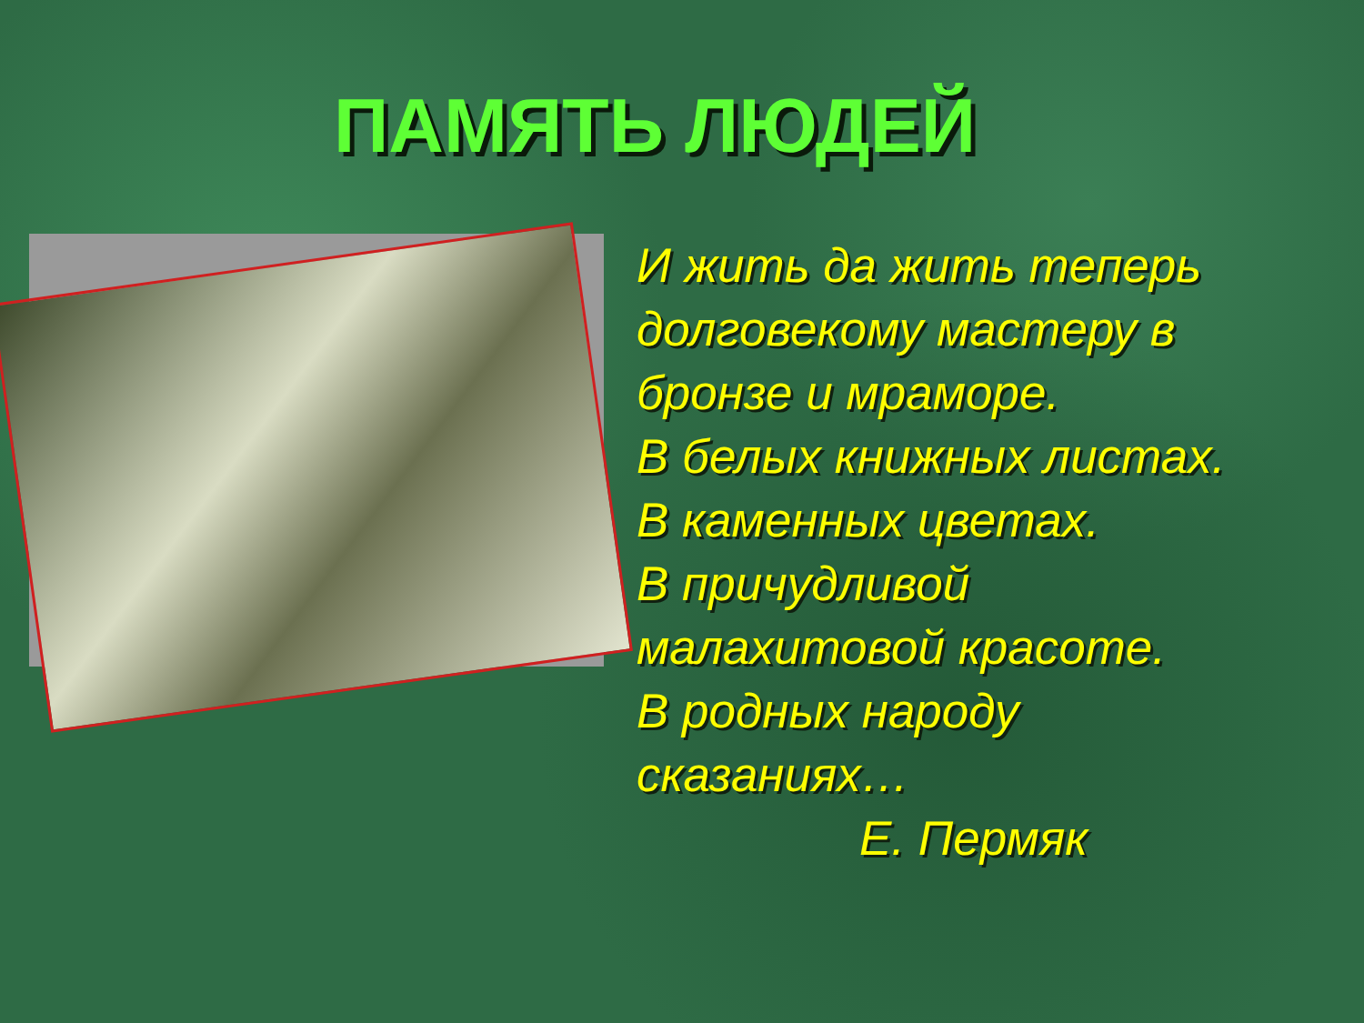ПАМЯТЬ ЛЮДЕЙ
И жить да жить теперь
долговекому мастеру в
бронзе и мраморе.
В белых книжных листах.
В каменных цветах.
В причудливой
малахитовой красоте.
В родных народу
сказаниях…
Е. Пермяк